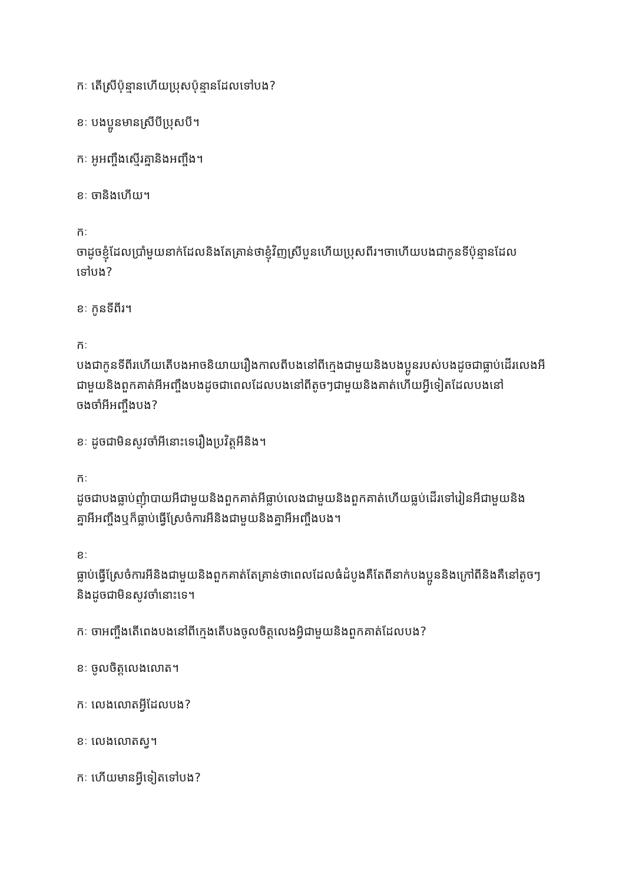កៈ តើស្រីប៉ុន្មានហើយប្រុសប៉ុន្មានដែលទៅបង?
ខៈ បងប្អូនមានស្រីបីប្រុសបី។
កៈ អូអញ្ចឹងស្មើរគ្នានិងអញ្ចឹង។
ខៈ ចានិងហើយ។
កៈ
ចាដូចខ្ញុំដែលប្រាំមួយនាក់ដែលនិងតែគ្រាន់ថាខ្ញុំវិញស្រីបួនហើយប្រុសពីរ។ចាហើយបងជាកូនទីប៉ុន្មានដែលទៅបង?
ខៈ កូនទីពីរ។
កៈ
បងជាកូនទីពីរហើយតើបងអាចនិយាយរឿងកាលពីបងនៅពីក្មេងជាមួយនិងបងប្អូនរបស់បងដូចជាធ្លាប់ដើរលេងអីជាមួយនិងពួកគាត់អីអញ្ចឹងបងដូចជាពេលដែលបងនៅពីតូចៗជាមួយនិងគាត់ហើយអ្វីទៀតដែលបងនៅចងចាំអីអញ្ចឹងបង?
ខៈ ដូចជាមិនសូវចាំអីនោះទេរឿងប្រវិត្តអីនិង។
កៈ
ដូចជាបងធ្លាប់ញុំាបាយអីជាមួយនិងពួកគាត់អីធ្លាប់លេងជាមួយនិងពួកគាត់ហើយធ្លប់ដើរទៅរៀនអីជាមួយនិងគ្នាអីអញ្ចឹងឬក៏ធ្លាប់ធ្វើស្រែចំការអីនិងជាមួយនិងគ្នាអីអញ្ចឹងបង។
ខៈ
ធ្លាប់ធ្វើស្រែចំការអីនិងជាមួយនិងពួកគាត់តែគ្រាន់ថាពេលដែលធំដំបូងគឺតែពីនាក់បងប្អូននិងក្រៅពីនិងគឺនៅតូចៗនិងដូចជាមិនសូវចាំនោះទេ។
កៈ ចាអញ្ចឹងតើពេងបងនៅពីក្មេងតើបងចូលចិត្តលេងអ្វិជាមួយនិងពួកគាត់ដែលបង?
ខៈ ចូលចិត្តលេងលោត។
កៈ លេងលោតអ្វីដែលបង?
ខៈ លេងលោតស្វ។
កៈ ហើយមានអ្វីទៀតទៅបង?